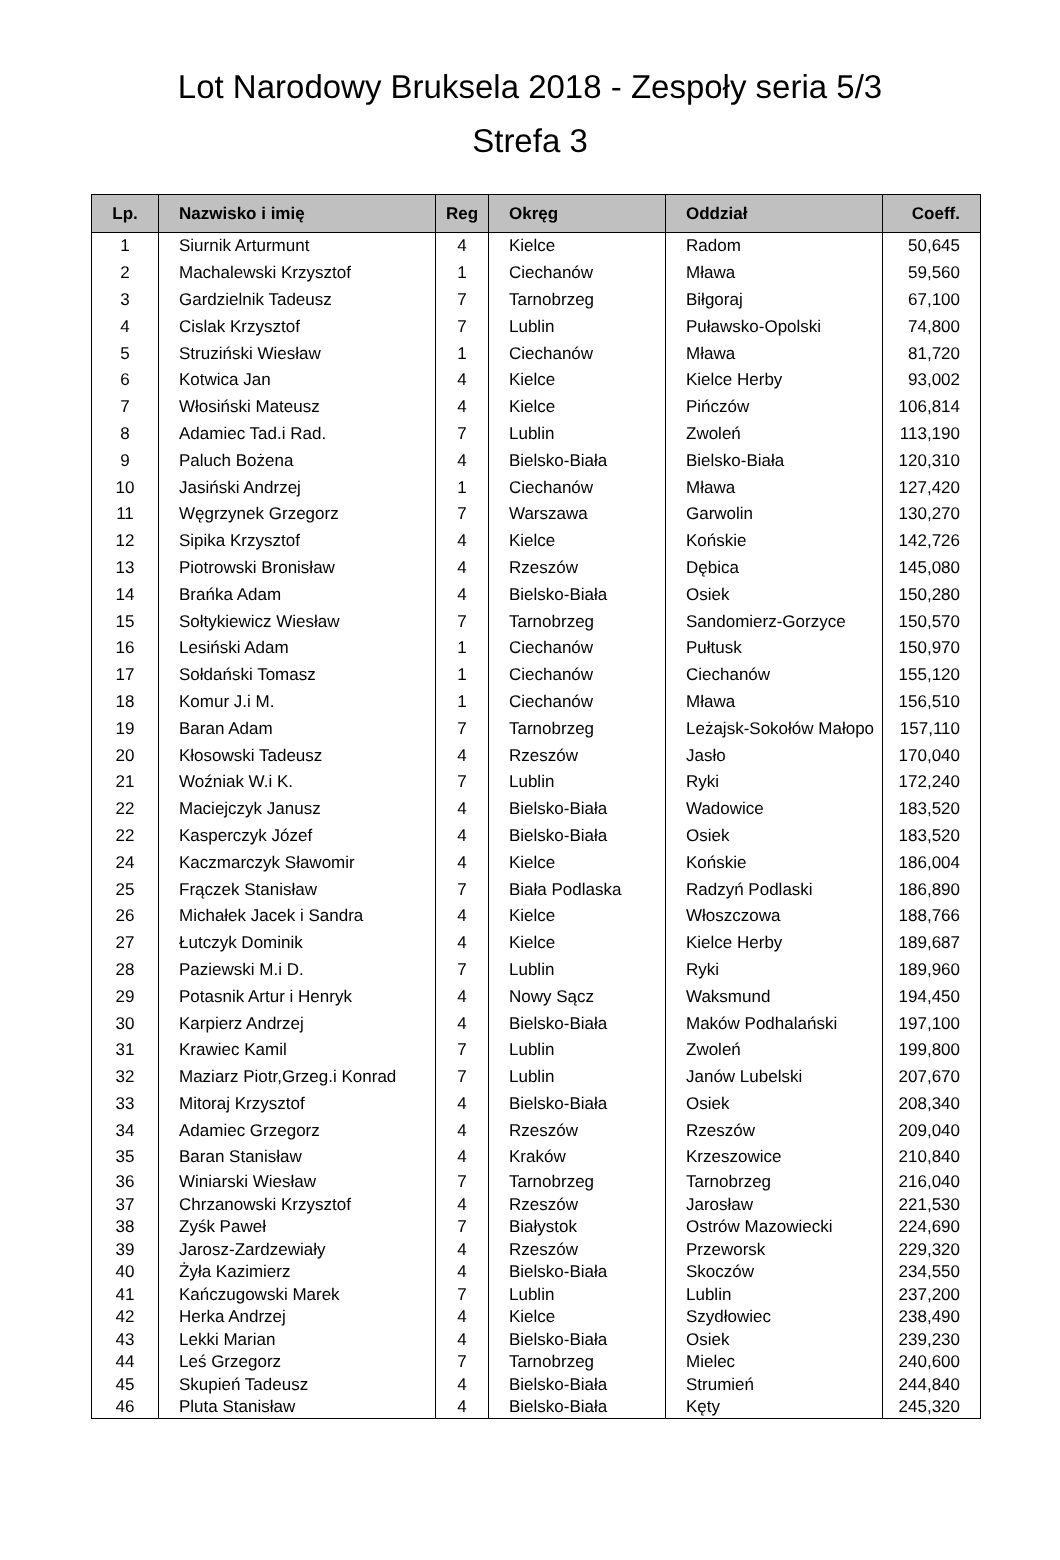Lot Narodowy Bruksela 2018 - Zespoły seria 5/3
Strefa 3
| Lp. | Nazwisko i imię | Reg | Okręg | Oddział | Coeff. |
| --- | --- | --- | --- | --- | --- |
| 1 | Siurnik Arturmunt | 4 | Kielce | Radom | 50,645 |
| 2 | Machalewski Krzysztof | 1 | Ciechanów | Mława | 59,560 |
| 3 | Gardzielnik Tadeusz | 7 | Tarnobrzeg | Biłgoraj | 67,100 |
| 4 | Cislak Krzysztof | 7 | Lublin | Puławsko-Opolski | 74,800 |
| 5 | Struziński Wiesław | 1 | Ciechanów | Mława | 81,720 |
| 6 | Kotwica Jan | 4 | Kielce | Kielce Herby | 93,002 |
| 7 | Włosiński Mateusz | 4 | Kielce | Pińczów | 106,814 |
| 8 | Adamiec Tad.i Rad. | 7 | Lublin | Zwoleń | 113,190 |
| 9 | Paluch Bożena | 4 | Bielsko-Biała | Bielsko-Biała | 120,310 |
| 10 | Jasiński Andrzej | 1 | Ciechanów | Mława | 127,420 |
| 11 | Węgrzynek Grzegorz | 7 | Warszawa | Garwolin | 130,270 |
| 12 | Sipika Krzysztof | 4 | Kielce | Końskie | 142,726 |
| 13 | Piotrowski Bronisław | 4 | Rzeszów | Dębica | 145,080 |
| 14 | Brańka Adam | 4 | Bielsko-Biała | Osiek | 150,280 |
| 15 | Sołtykiewicz Wiesław | 7 | Tarnobrzeg | Sandomierz-Gorzyce | 150,570 |
| 16 | Lesiński Adam | 1 | Ciechanów | Pułtusk | 150,970 |
| 17 | Sołdański Tomasz | 1 | Ciechanów | Ciechanów | 155,120 |
| 18 | Komur J.i M. | 1 | Ciechanów | Mława | 156,510 |
| 19 | Baran Adam | 7 | Tarnobrzeg | Leżajsk-Sokołów Małopo | 157,110 |
| 20 | Kłosowski Tadeusz | 4 | Rzeszów | Jasło | 170,040 |
| 21 | Woźniak W.i K. | 7 | Lublin | Ryki | 172,240 |
| 22 | Maciejczyk Janusz | 4 | Bielsko-Biała | Wadowice | 183,520 |
| 22 | Kasperczyk Józef | 4 | Bielsko-Biała | Osiek | 183,520 |
| 24 | Kaczmarczyk Sławomir | 4 | Kielce | Końskie | 186,004 |
| 25 | Frączek Stanisław | 7 | Biała Podlaska | Radzyń Podlaski | 186,890 |
| 26 | Michałek Jacek i Sandra | 4 | Kielce | Włoszczowa | 188,766 |
| 27 | Łutczyk Dominik | 4 | Kielce | Kielce Herby | 189,687 |
| 28 | Paziewski M.i D. | 7 | Lublin | Ryki | 189,960 |
| 29 | Potasnik Artur i Henryk | 4 | Nowy Sącz | Waksmund | 194,450 |
| 30 | Karpierz Andrzej | 4 | Bielsko-Biała | Maków Podhalański | 197,100 |
| 31 | Krawiec Kamil | 7 | Lublin | Zwoleń | 199,800 |
| 32 | Maziarz Piotr,Grzeg.i Konrad | 7 | Lublin | Janów Lubelski | 207,670 |
| 33 | Mitoraj Krzysztof | 4 | Bielsko-Biała | Osiek | 208,340 |
| 34 | Adamiec Grzegorz | 4 | Rzeszów | Rzeszów | 209,040 |
| 35 | Baran Stanisław | 4 | Kraków | Krzeszowice | 210,840 |
| 36 | Winiarski Wiesław | 7 | Tarnobrzeg | Tarnobrzeg | 216,040 |
| 37 | Chrzanowski Krzysztof | 4 | Rzeszów | Jarosław | 221,530 |
| 38 | Zyśk Paweł | 7 | Białystok | Ostrów Mazowiecki | 224,690 |
| 39 | Jarosz-Zardzewiały | 4 | Rzeszów | Przeworsk | 229,320 |
| 40 | Żyła Kazimierz | 4 | Bielsko-Biała | Skoczów | 234,550 |
| 41 | Kańczugowski Marek | 7 | Lublin | Lublin | 237,200 |
| 42 | Herka Andrzej | 4 | Kielce | Szydłowiec | 238,490 |
| 43 | Lekki Marian | 4 | Bielsko-Biała | Osiek | 239,230 |
| 44 | Leś Grzegorz | 7 | Tarnobrzeg | Mielec | 240,600 |
| 45 | Skupień Tadeusz | 4 | Bielsko-Biała | Strumień | 244,840 |
| 46 | Pluta Stanisław | 4 | Bielsko-Biała | Kęty | 245,320 |